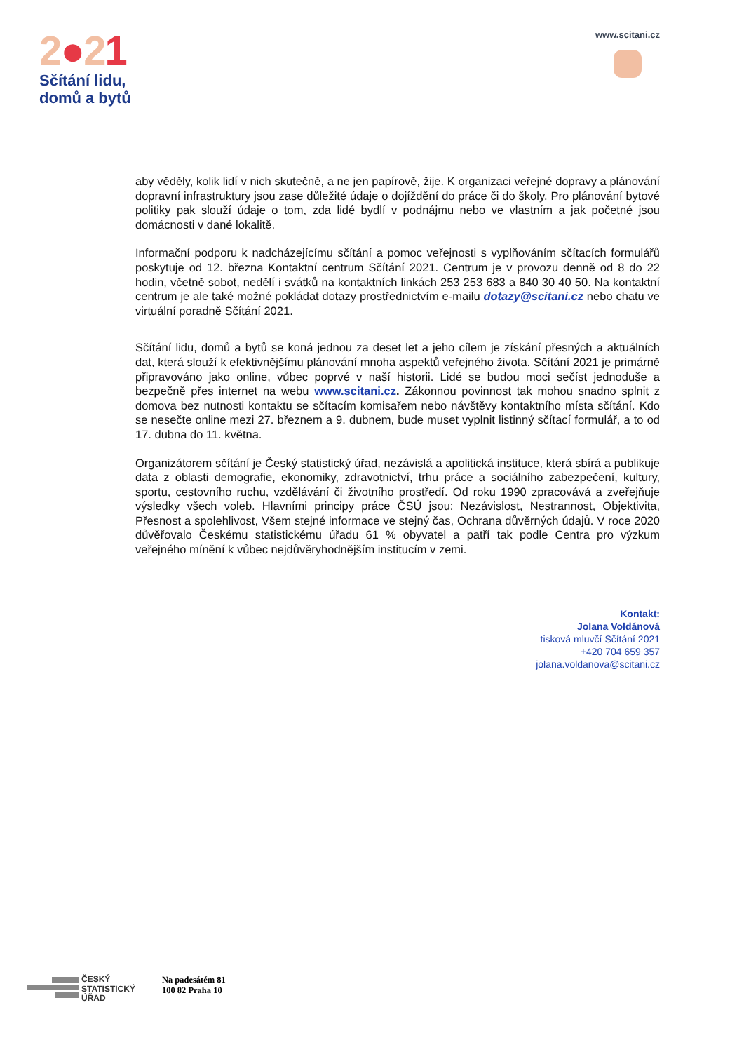2●21
Sčítání lidu,
domů a bytů
www.scitani.cz
aby věděly, kolik lidí v nich skutečně, a ne jen papírově, žije. K organizaci veřejné dopravy a plánování dopravní infrastruktury jsou zase důležité údaje o dojíždění do práce či do školy. Pro plánování bytové politiky pak slouží údaje o tom, zda lidé bydlí v podnájmu nebo ve vlastním a jak početné jsou domácnosti v dané lokalitě.
Informační podporu k nadcházejícímu sčítání a pomoc veřejnosti s vyplňováním sčítacích formulářů poskytuje od 12. března Kontaktní centrum Sčítání 2021. Centrum je v provozu denně od 8 do 22 hodin, včetně sobot, nedělí i svátků na kontaktních linkách 253 253 683 a 840 30 40 50. Na kontaktní centrum je ale také možné pokládat dotazy prostřednictvím e-mailu dotazy@scitani.cz nebo chatu ve virtuální poradně Sčítání 2021.
Sčítání lidu, domů a bytů se koná jednou za deset let a jeho cílem je získání přesných a aktuálních dat, která slouží k efektivnějšímu plánování mnoha aspektů veřejného života. Sčítání 2021 je primárně připravováno jako online, vůbec poprvé v naší historii. Lidé se budou moci sečíst jednoduše a bezpečně přes internet na webu www.scitani.cz. Zákonnou povinnost tak mohou snadno splnit z domova bez nutnosti kontaktu se sčítacím komisařem nebo návštěvy kontaktního místa sčítání. Kdo se nesečte online mezi 27. březnem a 9. dubnem, bude muset vyplnit listinný sčítací formulář, a to od 17. dubna do 11. května.
Organizátorem sčítání je Český statistický úřad, nezávislá a apolitická instituce, která sbírá a publikuje data z oblasti demografie, ekonomiky, zdravotnictví, trhu práce a sociálního zabezpečení, kultury, sportu, cestovního ruchu, vzdělávání či životního prostředí. Od roku 1990 zpracovává a zveřejňuje výsledky všech voleb. Hlavními principy práce ČSÚ jsou: Nezávislost, Nestrannost, Objektivita, Přesnost a spolehlivost, Všem stejné informace ve stejný čas, Ochrana důvěrných údajů. V roce 2020 důvěřovalo Českému statistickému úřadu 61 % obyvatel a patří tak podle Centra pro výzkum veřejného mínění k vůbec nejdůvěryhodnějším institucím v zemi.
Kontakt:
Jolana Voldánová
tisková mluvčí Sčítání 2021
+420 704 659 357
jolana.voldanova@scitani.cz
ČESKÝ
STATISTICKÝ
ÚŘAD
Na padesátém 81
100 82 Praha 10